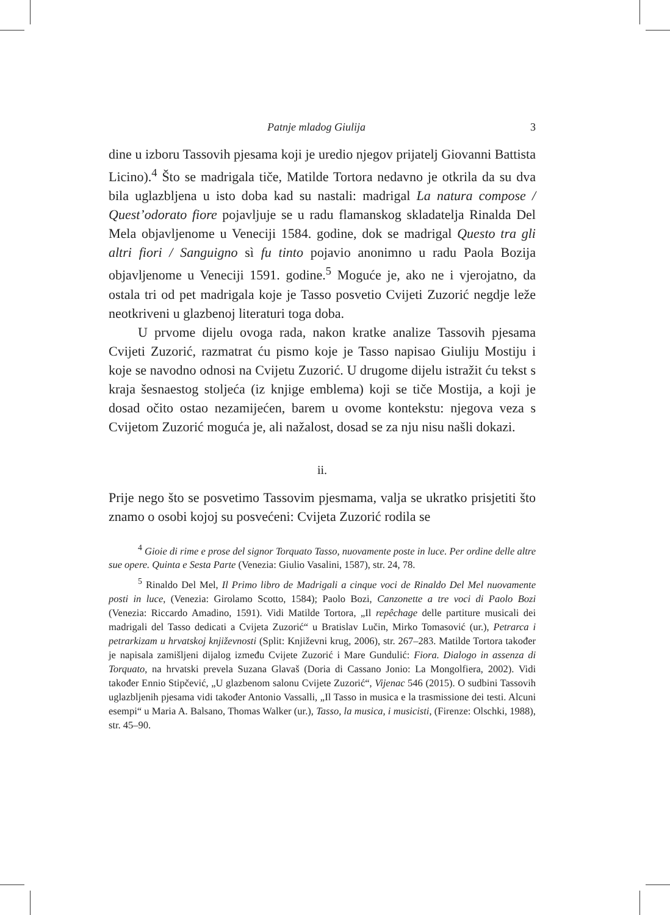Patnje mladog Giulija 3
dine u izboru Tassovih pjesama koji je uredio njegov prijatelj Giovanni Battista Licino).<sup>4</sup> Što se madrigala tiče, Matilde Tortora nedavno je otkrila da su dva bila uglazbljena u isto doba kad su nastali: madrigal La natura compose / Quest’odorato fiore pojavljuje se u radu flamanskog skladatelja Rinalda Del Mela objavljenome u Veneciji 1584. godine, dok se madrigal Questo tra gli altri fiori / Sanguigno sì fu tinto pojavio anonimno u radu Paola Bozija objavljenome u Veneciji 1591. godine.<sup>5</sup> Moguće je, ako ne i vjerojatno, da ostala tri od pet madrigala koje je Tasso posvetio Cvijeti Zuzorić negdje leže neotkriveni u glazbenoj literaturi toga doba.
U prvome dijelu ovoga rada, nakon kratke analize Tassovih pjesama Cvijeti Zuzorić, razmatrat ću pismo koje je Tasso napisao Giuliju Mostiju i koje se navodno odnosi na Cvijetu Zuzorić. U drugome dijelu istražit ću tekst s kraja šesnaestog stoljeća (iz knjige emblema) koji se tiče Mostija, a koji je dosad očito ostao nezamijećen, barem u ovome kontekstu: njegova veza s Cvijetom Zuzorić moguća je, ali nažalost, dosad se za nju nisu našli dokazi.
ii.
Prije nego što se posvetimo Tassovim pjesmama, valja se ukratko prisjetiti što znamo o osobi kojoj su posvećeni: Cvijeta Zuzorić rodila se
<sup>4</sup> Gioie di rime e prose del signor Torquato Tasso, nuovamente poste in luce. Per ordine delle altre sue opere. Quinta e Sesta Parte (Venezia: Giulio Vasalini, 1587), str. 24, 78.
<sup>5</sup> Rinaldo Del Mel, Il Primo libro de Madrigali a cinque voci de Rinaldo Del Mel nuovamente posti in luce, (Venezia: Girolamo Scotto, 1584); Paolo Bozi, Canzonette a tre voci di Paolo Bozi (Venezia: Riccardo Amadino, 1591). Vidi Matilde Tortora, „Il repêchage delle partiture musicali dei madrigali del Tasso dedicati a Cvijeta Zuzorić“ u Bratislav Lučin, Mirko Tomasović (ur.), Petrarca i petrarkizam u hrvatskoj književnosti (Split: Književni krug, 2006), str. 267–283. Matilde Tortora također je napisala zamišljeni dijalog između Cvijete Zuzorić i Mare Gundulić: Fiora. Dialogo in assenza di Torquato, na hrvatski prevela Suzana Glavaš (Doria di Cassano Jonio: La Mongolfiera, 2002). Vidi također Ennio Stipčević, „U glazbenom salonu Cvijete Zuzorić“, Vijenac 546 (2015). O sudbini Tassovih uglazbljenih pjesama vidi također Antonio Vassalli, „Il Tasso in musica e la trasmissione dei testi. Alcuni esempi“ u Maria A. Balsano, Thomas Walker (ur.), Tasso, la musica, i musicisti, (Firenze: Olschki, 1988), str. 45–90.